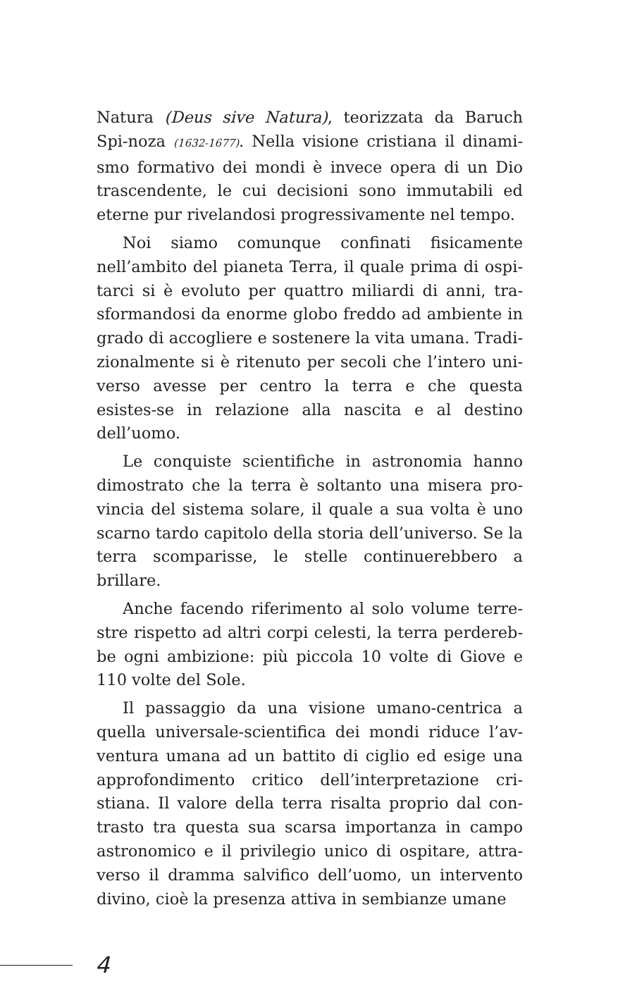Natura (Deus sive Natura), teorizzata da Baruch Spi-noza (1632-1677). Nella visione cristiana il dinami-smo formativo dei mondi è invece opera di un Dio trascendente, le cui decisioni sono immutabili ed eterne pur rivelandosi progressivamente nel tempo.
Noi siamo comunque confinati fisicamente nell’ambito del pianeta Terra, il quale prima di ospi-tarci si è evoluto per quattro miliardi di anni, tra-sformandosi da enorme globo freddo ad ambiente in grado di accogliere e sostenere la vita umana. Tradi-zionalmente si è ritenuto per secoli che l’intero uni-verso avesse per centro la terra e che questa esistes-se in relazione alla nascita e al destino dell’uomo.
Le conquiste scientifiche in astronomia hanno dimostrato che la terra è soltanto una misera pro-vincia del sistema solare, il quale a sua volta è uno scarno tardo capitolo della storia dell’universo. Se la terra scomparisse, le stelle continuerebbero a brillare.
Anche facendo riferimento al solo volume terre-stre rispetto ad altri corpi celesti, la terra perdereb-be ogni ambizione: più piccola 10 volte di Giove e 110 volte del Sole.
Il passaggio da una visione umano-centrica a quella universale-scientifica dei mondi riduce l’av-ventura umana ad un battito di ciglio ed esige una approfondimento critico dell’interpretazione cri-stiana. Il valore della terra risalta proprio dal con-trasto tra questa sua scarsa importanza in campo astronomico e il privilegio unico di ospitare, attra-verso il dramma salvifico dell’uomo, un intervento divino, cioè la presenza attiva in sembianze umane
4